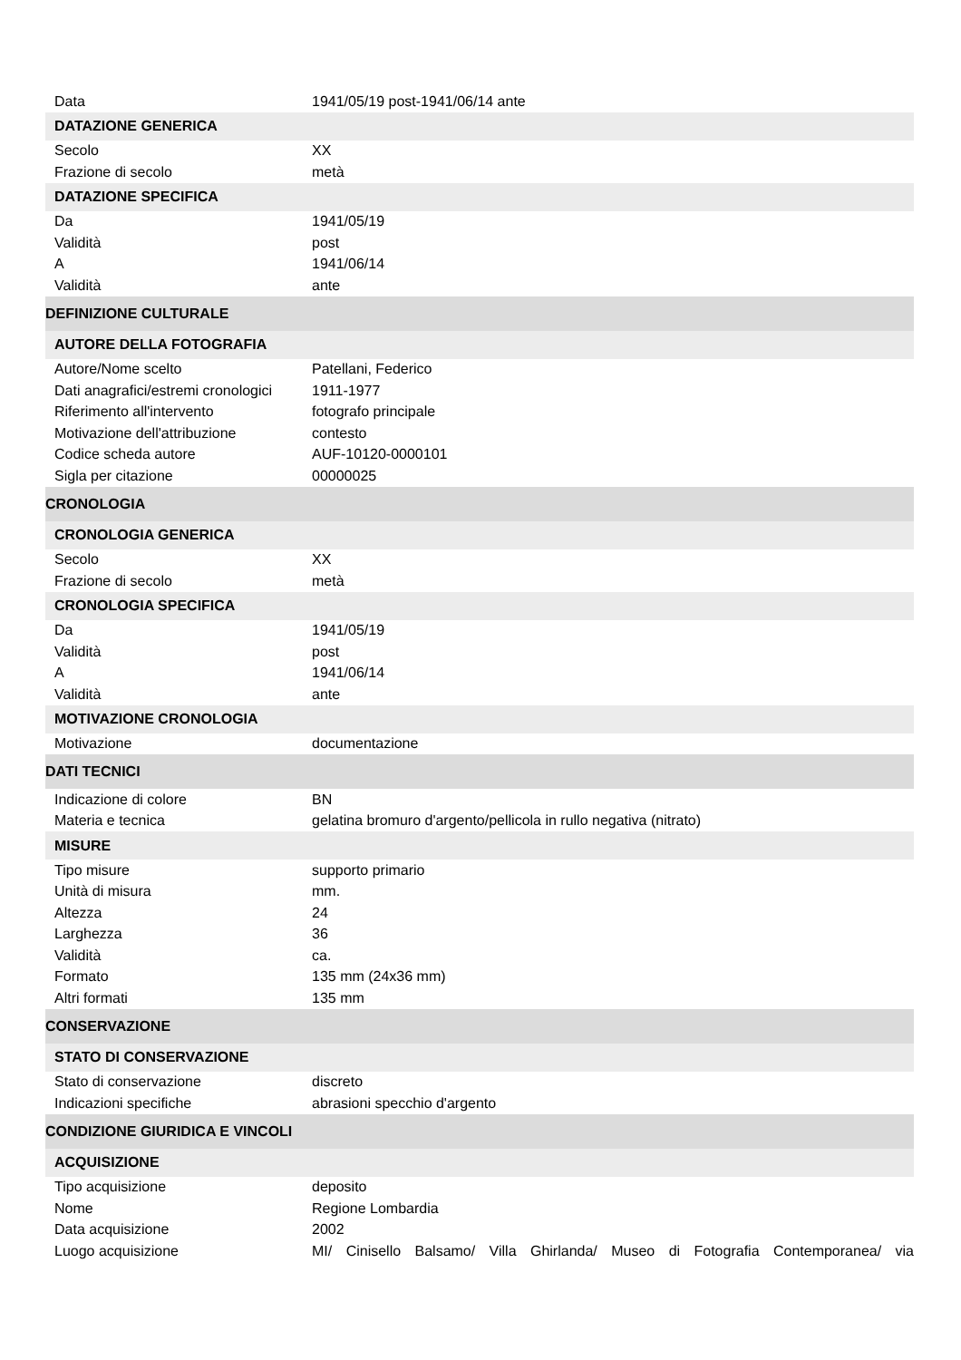| Data | 1941/05/19 post-1941/06/14 ante |
| DATAZIONE GENERICA | |
| Secolo | XX |
| Frazione di secolo | metà |
| DATAZIONE SPECIFICA | |
| Da | 1941/05/19 |
| Validità | post |
| A | 1941/06/14 |
| Validità | ante |
| DEFINIZIONE CULTURALE | |
| AUTORE DELLA FOTOGRAFIA | |
| Autore/Nome scelto | Patellani, Federico |
| Dati anagrafici/estremi cronologici | 1911-1977 |
| Riferimento all'intervento | fotografo principale |
| Motivazione dell'attribuzione | contesto |
| Codice scheda autore | AUF-10120-0000101 |
| Sigla per citazione | 00000025 |
| CRONOLOGIA | |
| CRONOLOGIA GENERICA | |
| Secolo | XX |
| Frazione di secolo | metà |
| CRONOLOGIA SPECIFICA | |
| Da | 1941/05/19 |
| Validità | post |
| A | 1941/06/14 |
| Validità | ante |
| MOTIVAZIONE CRONOLOGIA | |
| Motivazione | documentazione |
| DATI TECNICI | |
| Indicazione di colore | BN |
| Materia e tecnica | gelatina bromuro d'argento/pellicola in rullo negativa (nitrato) |
| MISURE | |
| Tipo misure | supporto primario |
| Unità di misura | mm. |
| Altezza | 24 |
| Larghezza | 36 |
| Validità | ca. |
| Formato | 135 mm (24x36 mm) |
| Altri formati | 135 mm |
| CONSERVAZIONE | |
| STATO DI CONSERVAZIONE | |
| Stato di conservazione | discreto |
| Indicazioni specifiche | abrasioni specchio d'argento |
| CONDIZIONE GIURIDICA E VINCOLI | |
| ACQUISIZIONE | |
| Tipo acquisizione | deposito |
| Nome | Regione Lombardia |
| Data acquisizione | 2002 |
| Luogo acquisizione | MI/ Cinisello Balsamo/ Villa Ghirlanda/ Museo di Fotografia Contemporanea/ via |